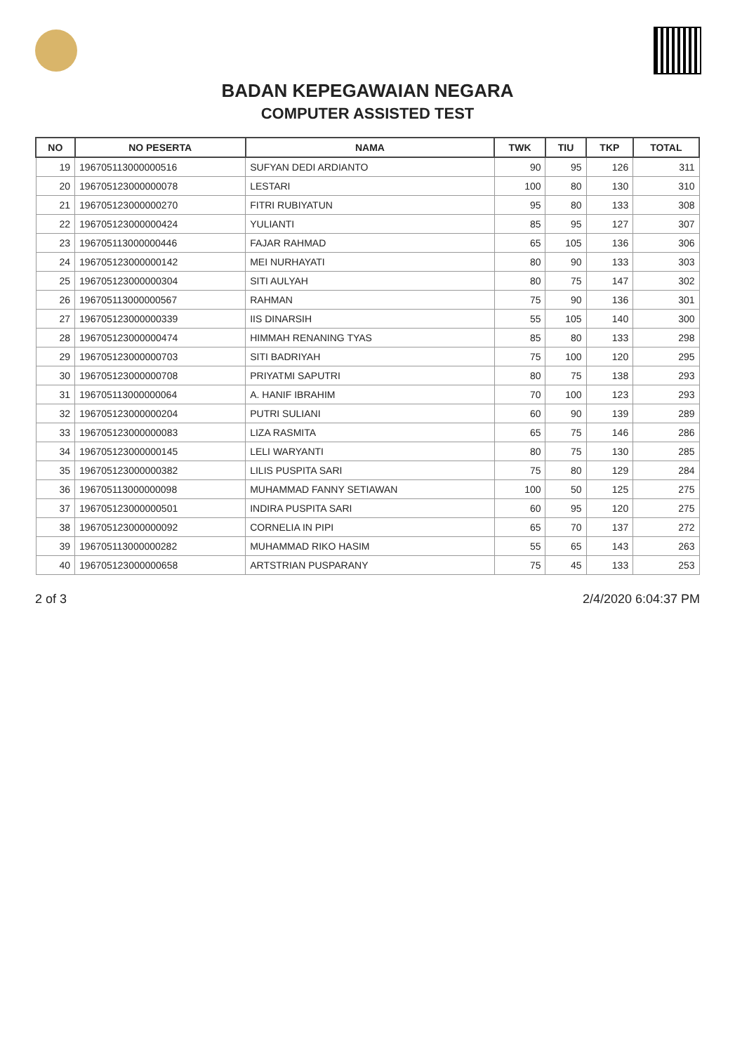BADAN KEPEGAWAIAN NEGARA
COMPUTER ASSISTED TEST
| NO | NO PESERTA | NAMA | TWK | TIU | TKP | TOTAL |
| --- | --- | --- | --- | --- | --- | --- |
| 19 | 196705113000000516 | SUFYAN DEDI ARDIANTO | 90 | 95 | 126 | 311 |
| 20 | 196705123000000078 | LESTARI | 100 | 80 | 130 | 310 |
| 21 | 196705123000000270 | FITRI RUBIYATUN | 95 | 80 | 133 | 308 |
| 22 | 196705123000000424 | YULIANTI | 85 | 95 | 127 | 307 |
| 23 | 196705113000000446 | FAJAR RAHMAD | 65 | 105 | 136 | 306 |
| 24 | 196705123000000142 | MEI NURHAYATI | 80 | 90 | 133 | 303 |
| 25 | 196705123000000304 | SITI AULYAH | 80 | 75 | 147 | 302 |
| 26 | 196705113000000567 | RAHMAN | 75 | 90 | 136 | 301 |
| 27 | 196705123000000339 | IIS DINARSIH | 55 | 105 | 140 | 300 |
| 28 | 196705123000000474 | HIMMAH RENANING TYAS | 85 | 80 | 133 | 298 |
| 29 | 196705123000000703 | SITI BADRIYAH | 75 | 100 | 120 | 295 |
| 30 | 196705123000000708 | PRIYATMI SAPUTRI | 80 | 75 | 138 | 293 |
| 31 | 196705113000000064 | A. HANIF IBRAHIM | 70 | 100 | 123 | 293 |
| 32 | 196705123000000204 | PUTRI SULIANI | 60 | 90 | 139 | 289 |
| 33 | 196705123000000083 | LIZA RASMITA | 65 | 75 | 146 | 286 |
| 34 | 196705123000000145 | LELI WARYANTI | 80 | 75 | 130 | 285 |
| 35 | 196705123000000382 | LILIS PUSPITA SARI | 75 | 80 | 129 | 284 |
| 36 | 196705113000000098 | MUHAMMAD FANNY SETIAWAN | 100 | 50 | 125 | 275 |
| 37 | 196705123000000501 | INDIRA PUSPITA SARI | 60 | 95 | 120 | 275 |
| 38 | 196705123000000092 | CORNELIA IN PIPI | 65 | 70 | 137 | 272 |
| 39 | 196705113000000282 | MUHAMMAD RIKO HASIM | 55 | 65 | 143 | 263 |
| 40 | 196705123000000658 | ARTSTRIAN PUSPARANY | 75 | 45 | 133 | 253 |
2 of 3 2/4/2020 6:04:37 PM